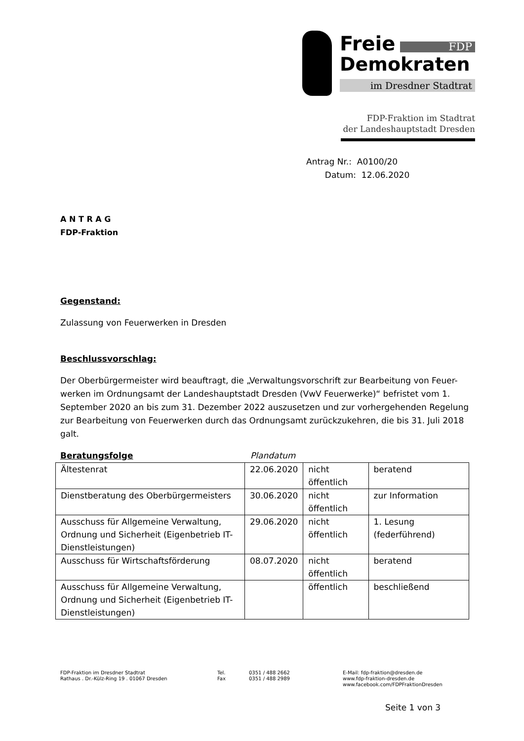Freie FDP
Demokraten
im Dresdner Stadtrat
FDP-Fraktion im Stadtrat
der Landeshauptstadt Dresden
Antrag Nr.: A0100/20
Datum: 12.06.2020
A N T R A G
FDP-Fraktion
Gegenstand:
Zulassung von Feuerwerken in Dresden
Beschlussvorschlag:
Der Oberbürgermeister wird beauftragt, die „Verwaltungsvorschrift zur Bearbeitung von Feuer-werken im Ordnungsamt der Landeshauptstadt Dresden (VwV Feuerwerke)“ befristet vom 1. September 2020 an bis zum 31. Dezember 2022 auszusetzen und zur vorhergehenden Regelung zur Bearbeitung von Feuerwerken durch das Ordnungsamt zurückzukehren, die bis 31. Juli 2018 galt.
Beratungsfolge Plandatum
| Ältestenrat | 22.06.2020 | nicht öffentlich | beratend |
| Dienstberatung des Oberbürgermeisters | 30.06.2020 | nicht öffentlich | zur Information |
| Ausschuss für Allgemeine Verwaltung, Ordnung und Sicherheit (Eigenbetrieb IT-Dienstleistungen) | 29.06.2020 | nicht öffentlich | 1. Lesung (federführend) |
| Ausschuss für Wirtschaftsförderung | 08.07.2020 | nicht öffentlich | beratend |
| Ausschuss für Allgemeine Verwaltung, Ordnung und Sicherheit (Eigenbetrieb IT-Dienstleistungen) | | öffentlich | beschließend |
FDP-Fraktion im Dresdner Stadtrat
Rathaus . Dr.-Külz-Ring 19 . 01067 Dresden
Tel.
Fax
0351 / 488 2662
0351 / 488 2989
E-Mail: fdp-fraktion@dresden.de
www.fdp-fraktion-dresden.de
www.facebook.com/FDPFraktionDresden
Seite 1 von 3